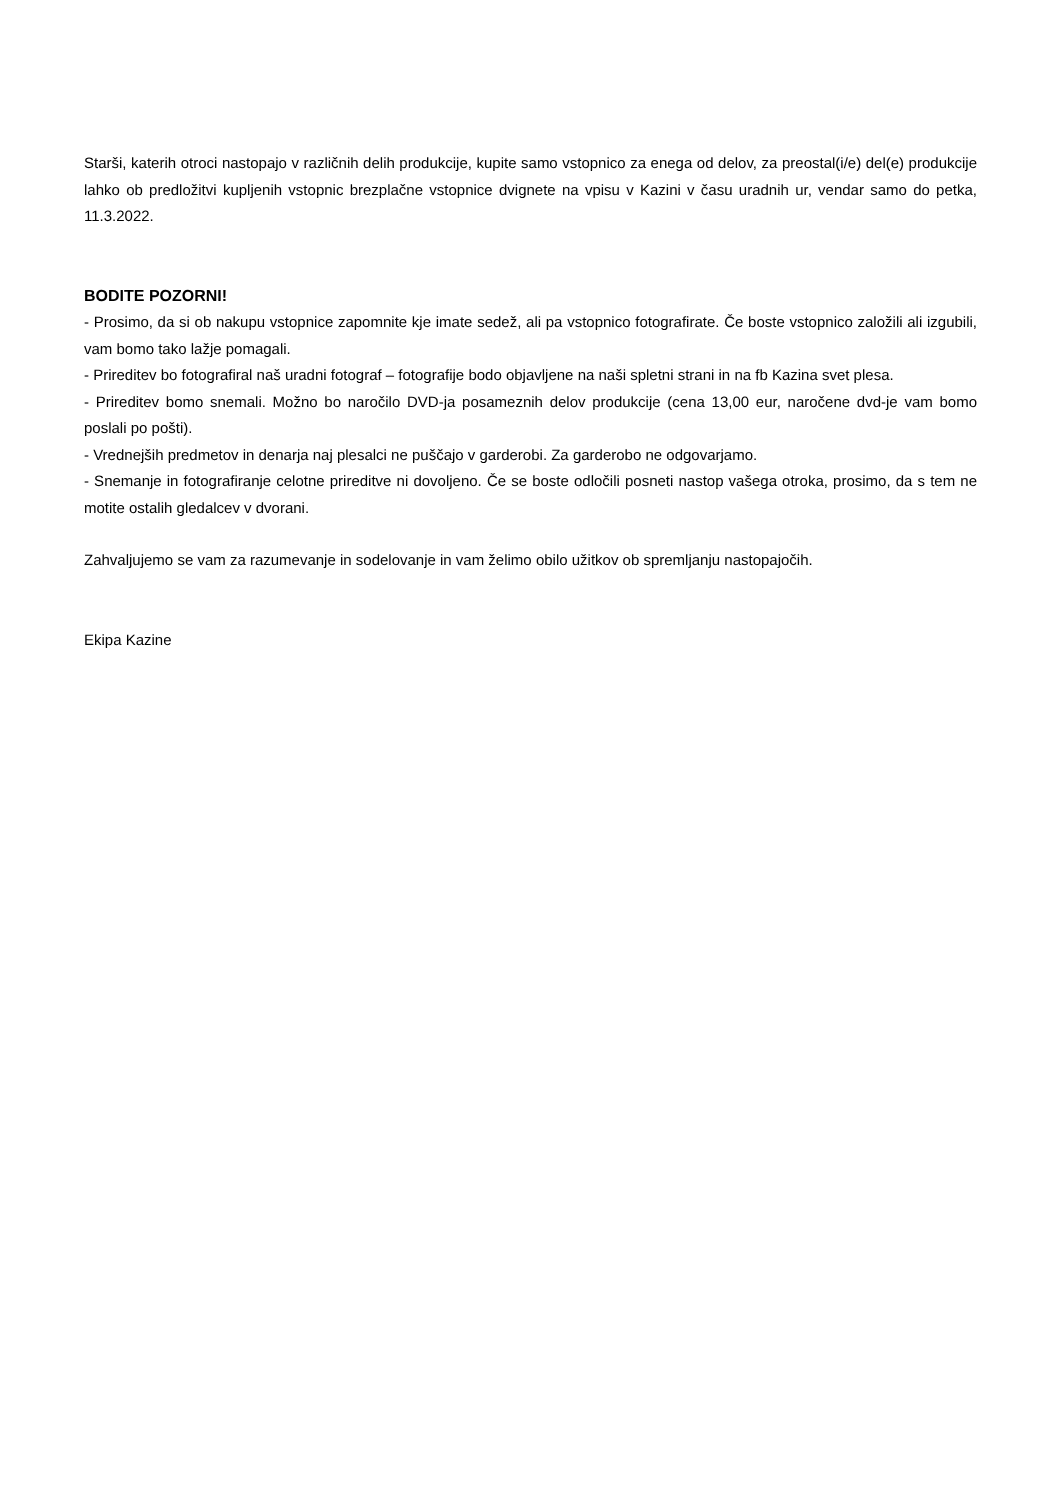Starši, katerih otroci nastopajo v različnih delih produkcije, kupite samo vstopnico za enega od delov, za preostal(i/e) del(e) produkcije lahko ob predložitvi kupljenih vstopnic brezplačne vstopnice dvignete na vpisu v Kazini v času uradnih ur, vendar samo do petka, 11.3.2022.
BODITE POZORNI!
- Prosimo, da si ob nakupu vstopnice zapomnite kje imate sedež, ali pa vstopnico fotografirate. Če boste vstopnico založili ali izgubili, vam bomo tako lažje pomagali.
- Prireditev bo fotografiral naš uradni fotograf – fotografije bodo objavljene na naši spletni strani in na fb Kazina svet plesa.
- Prireditev bomo snemali. Možno bo naročilo DVD-ja posameznih delov produkcije (cena 13,00 eur, naročene dvd-je vam bomo poslali po pošti).
- Vrednejših predmetov in denarja naj plesalci ne puščajo v garderobi. Za garderobo ne odgovarjamo.
- Snemanje in fotografiranje celotne prireditve ni dovoljeno. Če se boste odločili posneti nastop vašega otroka, prosimo, da s tem ne motite ostalih gledalcev v dvorani.
Zahvaljujemo se vam za razumevanje in sodelovanje in vam želimo obilo užitkov ob spremljanju nastopajočih.
Ekipa Kazine